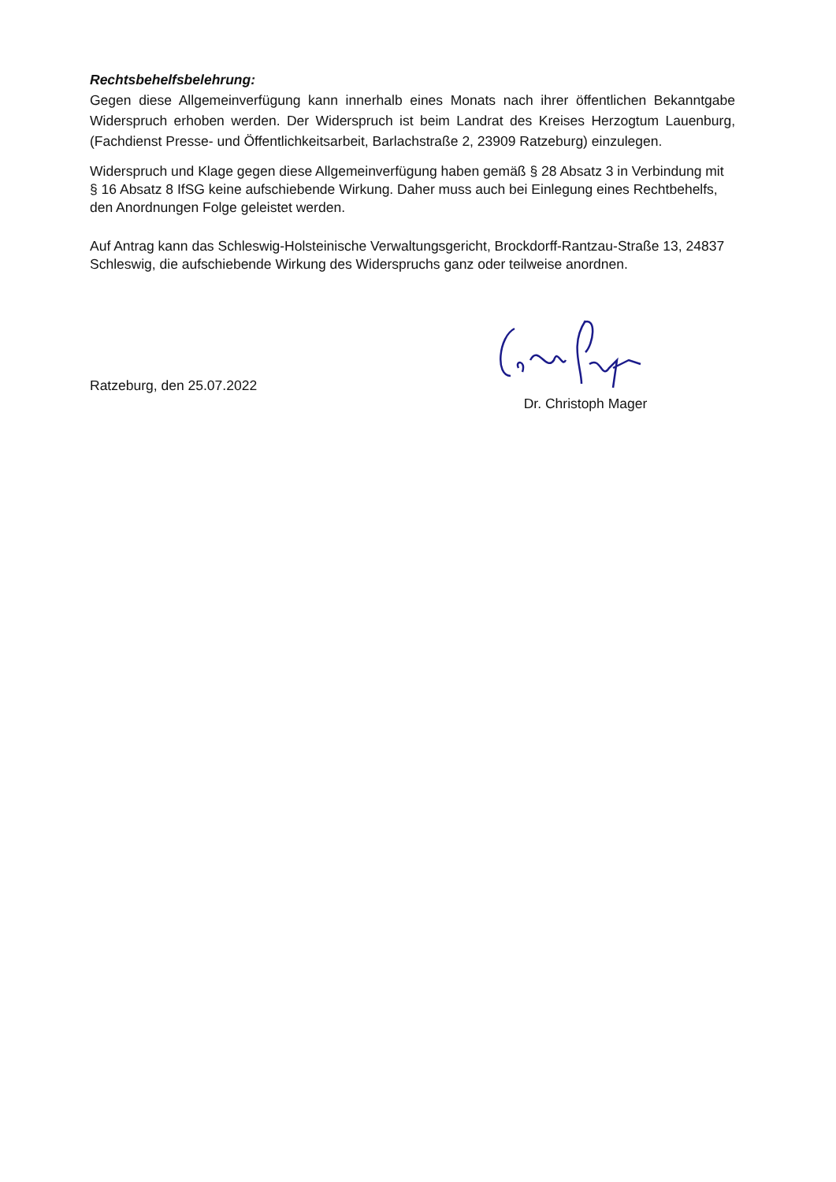Rechtsbehelfsbelehrung:
Gegen diese Allgemeinverfügung kann innerhalb eines Monats nach ihrer öffentlichen Bekanntgabe Widerspruch erhoben werden. Der Widerspruch ist beim Landrat des Kreises Herzogtum Lauenburg, (Fachdienst Presse- und Öffentlichkeitsarbeit, Barlachstraße 2, 23909 Ratzeburg) einzulegen.
Widerspruch und Klage gegen diese Allgemeinverfügung haben gemäß § 28 Absatz 3 in Verbindung mit § 16 Absatz 8 IfSG keine aufschiebende Wirkung. Daher muss auch bei Einlegung eines Rechtbehelfs, den Anordnungen Folge geleistet werden.
Auf Antrag kann das Schleswig-Holsteinische Verwaltungsgericht, Brockdorff-Rantzau-Straße 13, 24837 Schleswig, die aufschiebende Wirkung des Widerspruchs ganz oder teilweise anordnen.
Ratzeburg, den 25.07.2022
Dr. Christoph Mager